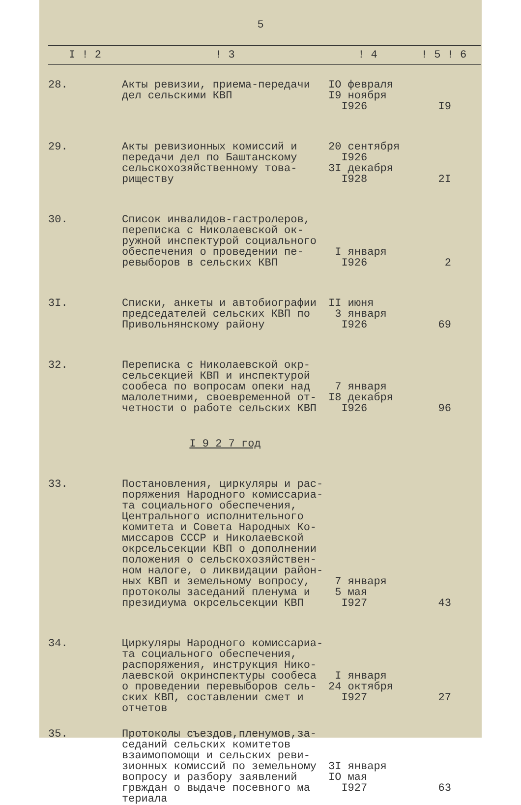5
| I ! 2 | ! 3 | ! 4 | ! 5 ! 6 |
| --- | --- | --- | --- |
| 28. | Акты ревизии, приема-передачи дел сельскими КВП | IO февраля I9 ноября I926 | I9 |
| 29. | Акты ревизионных комиссий и передачи дел по Баштанскому сельскохозяйственному това- риществу | 20 сентября I926 3I декабря I928 | 2I |
| 30. | Список инвалидов-гастролеров, переписка с Николаевской ок- ружной инспектурой социального обеспечения о проведении пе- ревыборов в сельских КВП | I января I926 | 2 |
| 3I. | Списки, анкеты и автобиографии председателей сельских КВП по Привольнянскому району | II июня 3 января I926 | 69 |
| 32. | Переписка с Николаевской окр- сельсекцией КВП и инспектурой сообеса по вопросам опеки над малолетними, своевременной от- четности о работе сельских КВП | 7 января I8 декабря I926 | 96 |
| | I 9 2 7 год | | |
| 33. | Постановления, циркуляры и рас- поряжения Народного комиссариа- та социального обеспечения, Центрального исполнительного комитета и Совета Народных Ко- миссаров СССР и Николаевской окрсельсекции КВП о дополнении положения о сельскохозяйствен- ном налоге, о ликвидации район- ных КВП и земельному вопросу, протоколы заседаний пленума и президиума окрсельсекции КВП | 7 января 5 мая I927 | 43 |
| 34. | Циркуляры Народного комиссариа- та социального обеспечения, распоряжения, инструкция Нико- лаевской окринспектуры сообеса о проведении перевыборов сель- ских КВП, составлении смет и отчетов | I января 24 октября I927 | 27 |
| 35. | Протоколы съездов,пленумов,за- седаний сельских комитетов взаимопомощи и сельских реви- зионных комиссий по земельному вопросу и разбору заявлений грвждан о выдаче посевного ма териала | 3I января IO мая I927 | 63 |